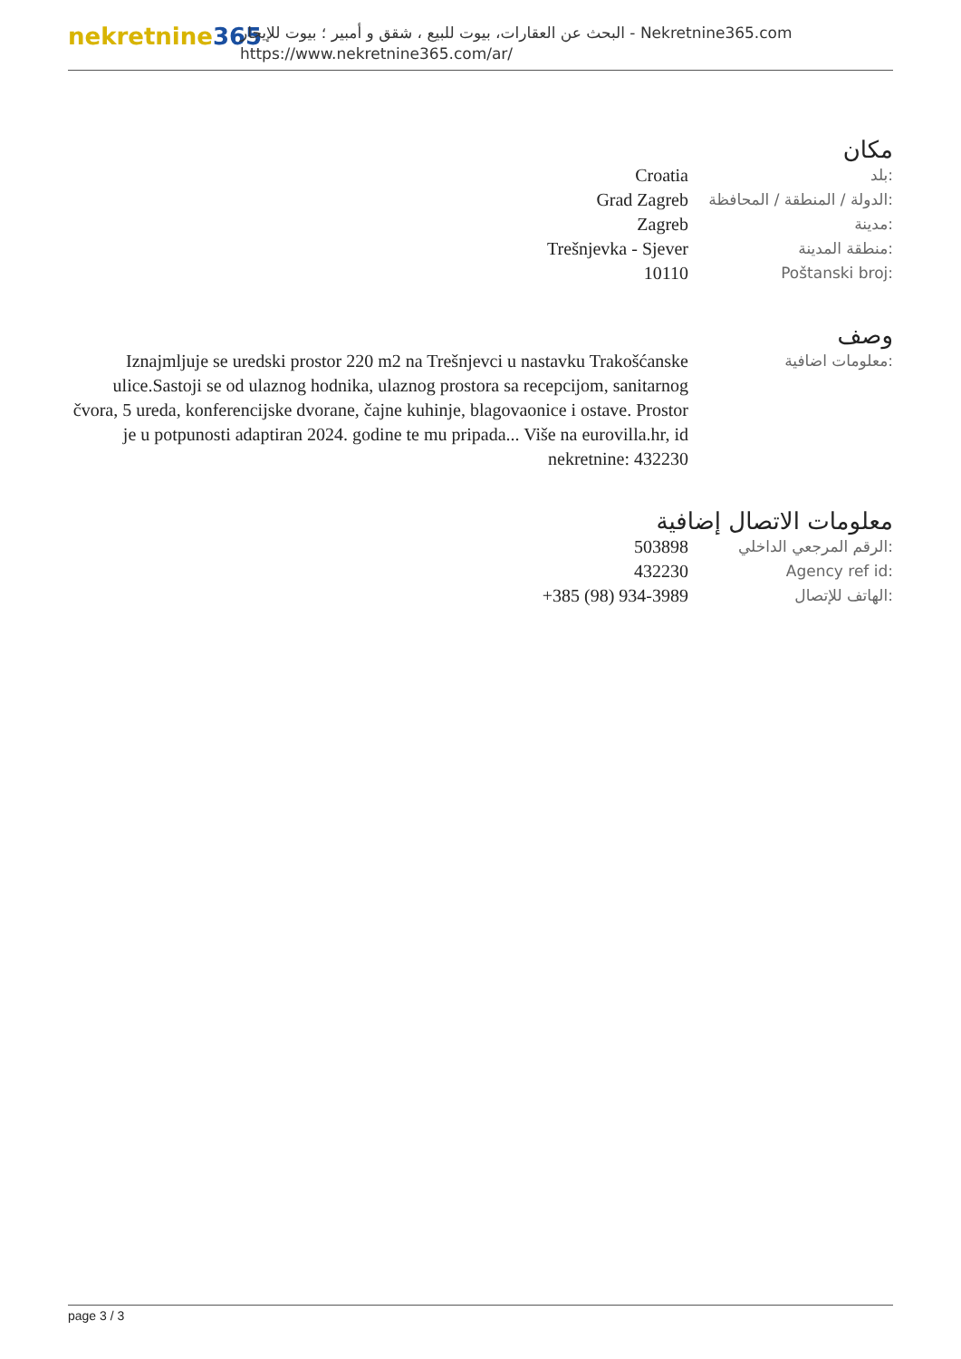nekretnine365
البحث عن العقارات، بيوت للبيع ، شقق و أمبير ؛ بيوت للإيجار - Nekretnine365.com
https://www.nekretnine365.com/ar/
مكان
| Croatia | بلد: |
| Grad Zagreb | الدولة / المنطقة / المحافظة: |
| Zagreb | مدينة: |
| Trešnjevka - Sjever | منطقة المدينة: |
| 10110 | Poštanski broj: |
وصف
| Iznajmljuje se uredski prostor 220 m2 na Trešnjevci u nastavku Trakošćanske ulice.Sastoji se od ulaznog hodnika, ulaznog prostora sa recepcijom, sanitarnog čvora, 5 ureda, konferencijske dvorane, čajne kuhinje, blagovaonice i ostave. Prostor je u potpunosti adaptiran 2024. godine te mu pripada... Više na eurovilla.hr, id nekretnine: 432230 | معلومات اضافية: |
معلومات الاتصال إضافية
| 503898 | الرقم المرجعي الداخلي: |
| 432230 | Agency ref id: |
| +385 (98) 934-3989 | الهاتف للإتصال: |
page 3 / 3